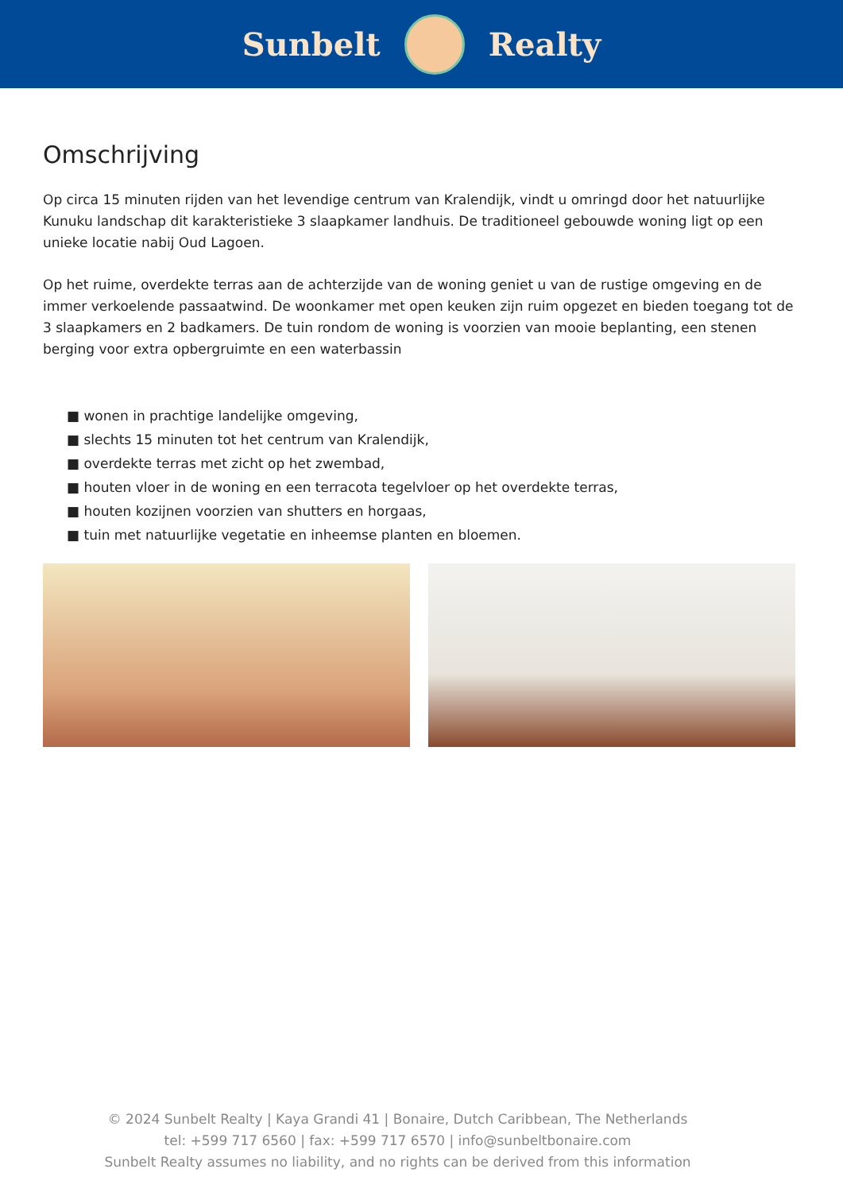Sunbelt Realty
Omschrijving
Op circa 15 minuten rijden van het levendige centrum van Kralendijk, vindt u omringd door het natuurlijke Kunuku landschap dit karakteristieke 3 slaapkamer landhuis. De traditioneel gebouwde woning ligt op een unieke locatie nabij Oud Lagoen.
Op het ruime, overdekte terras aan de achterzijde van de woning geniet u van de rustige omgeving en de immer verkoelende passaatwind. De woonkamer met open keuken zijn ruim opgezet en bieden toegang tot de 3 slaapkamers en 2 badkamers. De tuin rondom de woning is voorzien van mooie beplanting, een stenen berging voor extra opbergruimte en een waterbassin
■ wonen in prachtige landelijke omgeving,
■ slechts 15 minuten tot het centrum van Kralendijk,
■ overdekte terras met zicht op het zwembad,
■ houten vloer in de woning en een terracota tegelvloer op het overdekte terras,
■ houten kozijnen voorzien van shutters en horgaas,
■ tuin met natuurlijke vegetatie en inheemse planten en bloemen.
© 2024 Sunbelt Realty | Kaya Grandi 41 | Bonaire, Dutch Caribbean, The Netherlands
tel: +599 717 6560 | fax: +599 717 6570 | info@sunbeltbonaire.com
Sunbelt Realty assumes no liability, and no rights can be derived from this information